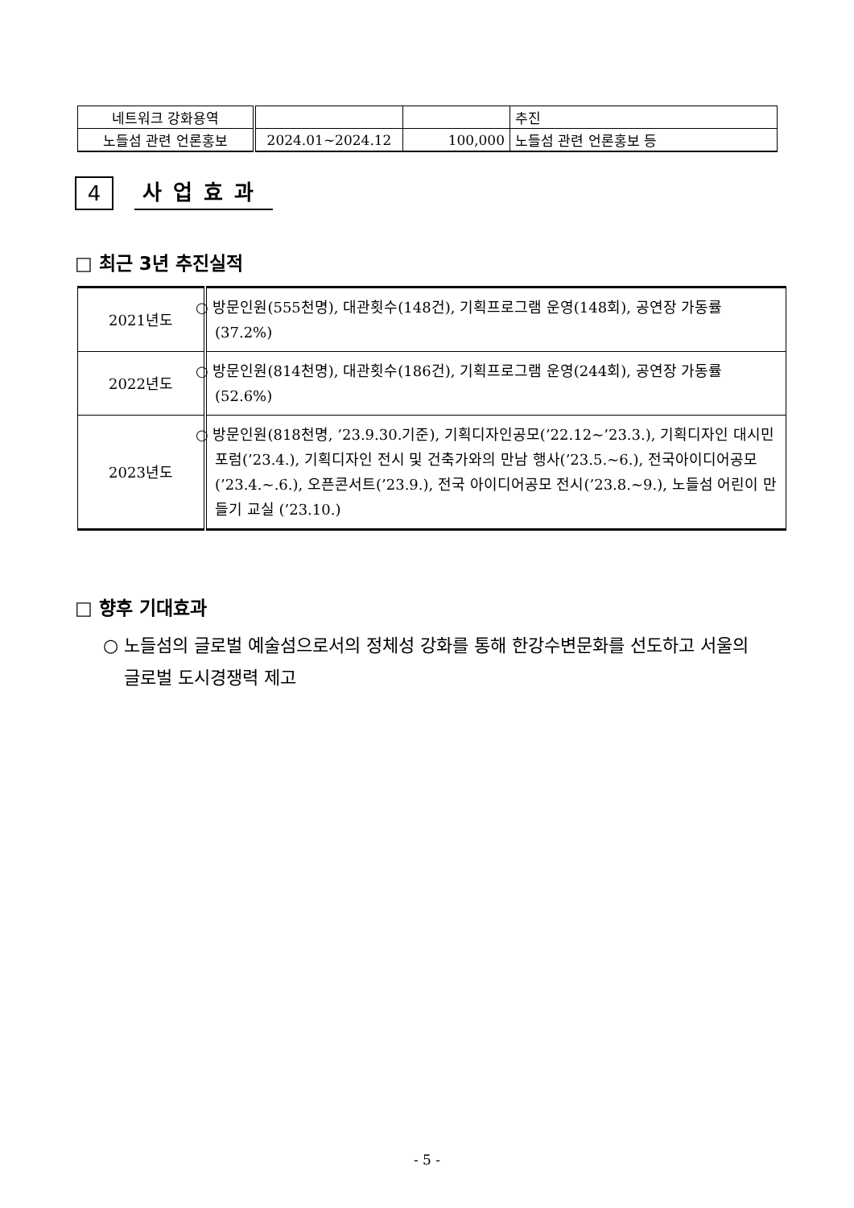| 네트워크 강화용역 | | | 추진 |
| 노들섬 관련 언론홍보 | 2024.01~2024.12 | 100,000 | 노들섬 관련 언론홍보 등 |
4
사업효과
□ 최근 3년 추진실적
| 2021년도 | ○ 방문인원(555천명), 대관횟수(148건), 기획프로그램 운영(148회), 공연장 가동률(37.2%) |
| 2022년도 | ○ 방문인원(814천명), 대관횟수(186건), 기획프로그램 운영(244회), 공연장 가동률(52.6%) |
| 2023년도 | ○ 방문인원(818천명, ’23.9.30.기준), 기획디자인공모(’22.12~’23.3.), 기획디자인 대시민포럼(’23.4.), 기획디자인 전시 및 건축가와의 만남 행사(’23.5.~6.), 전국아이디어공모(’23.4.~.6.), 오픈콘서트(’23.9.), 전국 아이디어공모 전시(’23.8.~9.), 노들섬 어린이 만들기 교실 (’23.10.) |
□ 향후 기대효과
○ 노들섬의 글로벌 예술섬으로서의 정체성 강화를 통해 한강수변문화를 선도하고 서울의 글로벌 도시경쟁력 제고
- 5 -